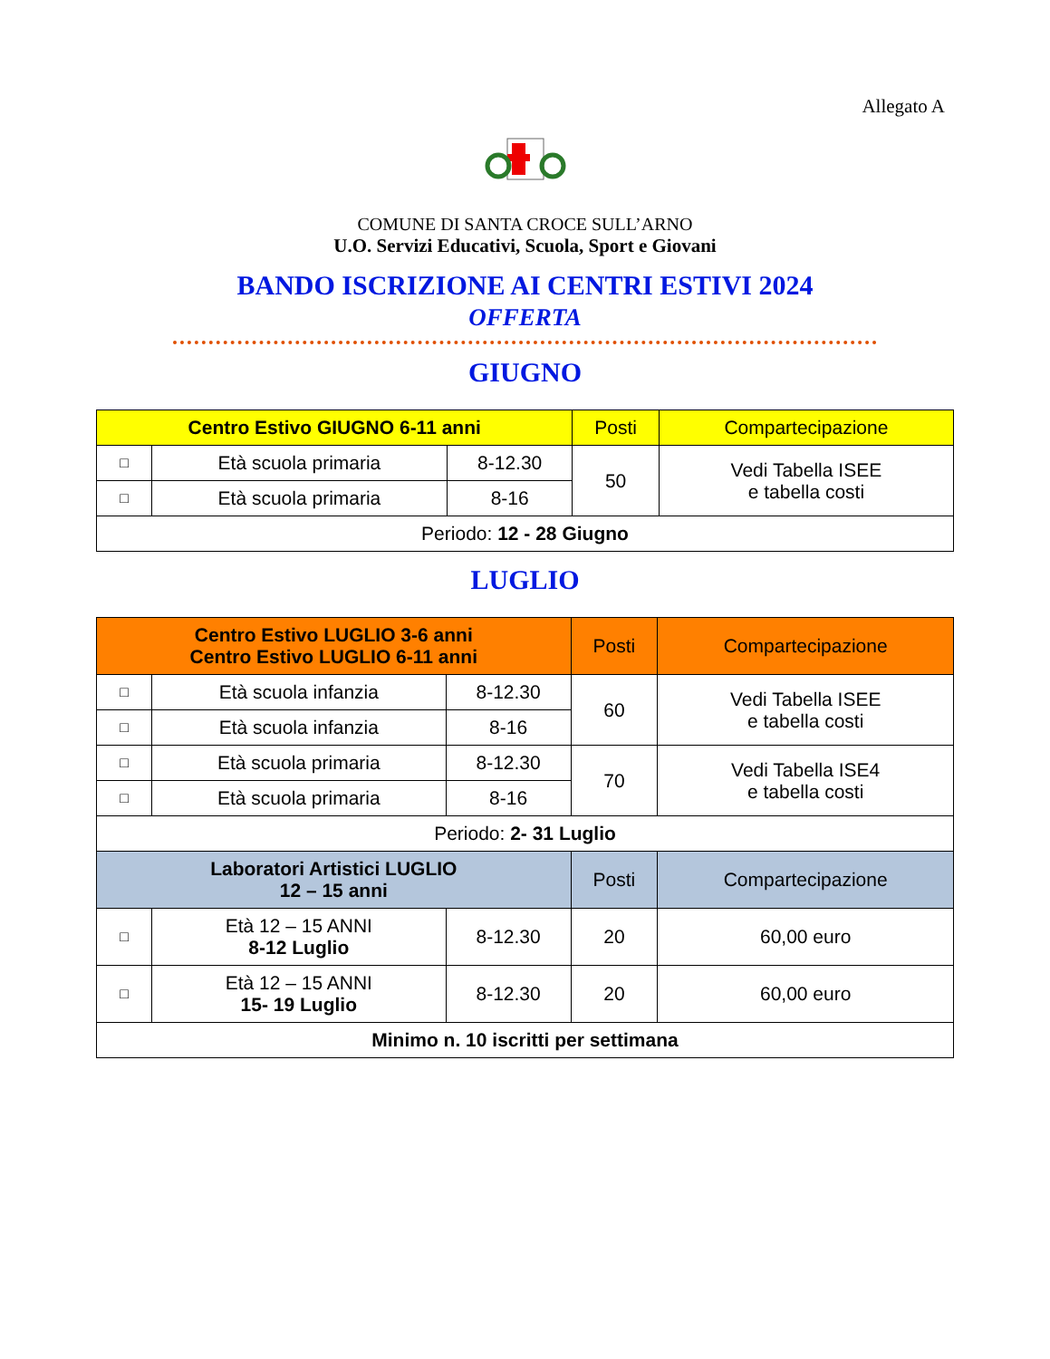Allegato A
COMUNE DI SANTA CROCE SULL’ARNO
U.O. Servizi Educativi, Scuola, Sport e Giovani
BANDO ISCRIZIONE AI CENTRI ESTIVI 2024
OFFERTA
GIUGNO
| Centro Estivo GIUGNO 6-11 anni | | | Posti | Compartecipazione |
| --- | --- | --- | --- | --- |
| □ | Età scuola primaria | 8-12.30 | 50 | Vedi Tabella ISEE e tabella costi |
| □ | Età scuola primaria | 8-16 | | |
| Periodo: 12 - 28 Giugno | | | | |
LUGLIO
| Centro Estivo LUGLIO 3-6 anni Centro Estivo LUGLIO 6-11 anni | | | Posti | Compartecipazione |
| --- | --- | --- | --- | --- |
| □ | Età scuola infanzia | 8-12.30 | 60 | Vedi Tabella ISEE e tabella costi |
| □ | Età scuola infanzia | 8-16 | | |
| □ | Età scuola primaria | 8-12.30 | 70 | Vedi Tabella ISE4 e tabella costi |
| □ | Età scuola primaria | 8-16 | | |
| Periodo: 2- 31 Luglio | | | | |
| Laboratori Artistici LUGLIO 12 – 15 anni | | | Posti | Compartecipazione |
| □ | Età 12 – 15 ANNI 8-12 Luglio | 8-12.30 | 20 | 60,00 euro |
| □ | Età 12 – 15 ANNI 15- 19 Luglio | 8-12.30 | 20 | 60,00 euro |
| Minimo n. 10 iscritti per settimana | | | | |